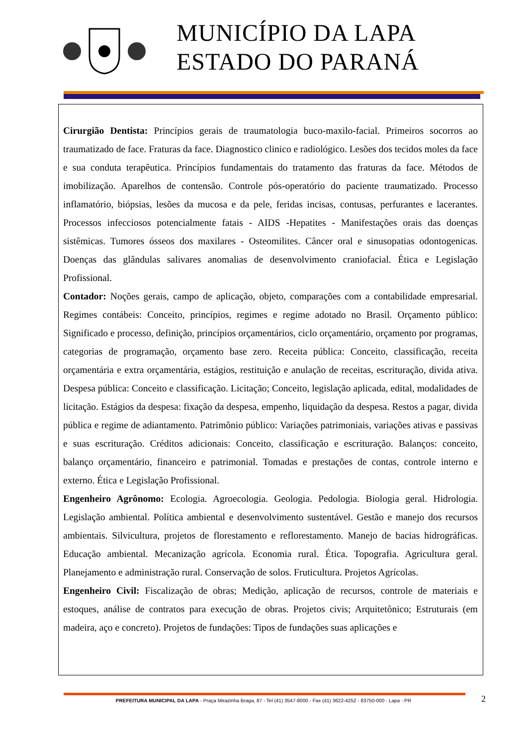MUNICÍPIO DA LAPA
ESTADO DO PARANÁ
Cirurgião Dentista: Princípios gerais de traumatologia buco-maxilo-facial. Primeiros socorros ao traumatizado de face. Fraturas da face. Diagnostico clinico e radiológico. Lesões dos tecidos moles da face e sua conduta terapêutica. Princípios fundamentais do tratamento das fraturas da face. Métodos de imobilização. Aparelhos de contensão. Controle pós-operatório do paciente traumatizado. Processo inflamatório, biópsias, lesões da mucosa e da pele, feridas incisas, contusas, perfurantes e lacerantes. Processos infecciosos potencialmente fatais - AIDS -Hepatites - Manifestações orais das doenças sistêmicas. Tumores ósseos dos maxilares - Osteomilites. Câncer oral e sinusopatias odontogenicas. Doenças das glândulas salivares anomalias de desenvolvimento craniofacial. Ética e Legislação Profissional.
Contador: Noções gerais, campo de aplicação, objeto, comparações com a contabilidade empresarial. Regimes contábeis: Conceito, princípios, regimes e regime adotado no Brasil. Orçamento público: Significado e processo, definição, princípios orçamentários, ciclo orçamentário, orçamento por programas, categorias de programação, orçamento base zero. Receita pública: Conceito, classificação, receita orçamentária e extra orçamentária, estágios, restituição e anulação de receitas, escrituração, divida ativa. Despesa pública: Conceito e classificação. Licitação; Conceito, legislação aplicada, edital, modalidades de licitação. Estágios da despesa: fixação da despesa, empenho, liquidação da despesa. Restos a pagar, divida pública e regime de adiantamento. Patrimônio público: Variações patrimoniais, variações ativas e passivas e suas escrituração. Créditos adicionais: Conceito, classificação e escrituração. Balanços: conceito, balanço orçamentário, financeiro e patrimonial. Tomadas e prestações de contas, controle interno e externo. Ética e Legislação Profissional.
Engenheiro Agrônomo: Ecologia. Agroecologia. Geologia. Pedologia. Biologia geral. Hidrologia. Legislação ambiental. Política ambiental e desenvolvimento sustentável. Gestão e manejo dos recursos ambientais. Silvicultura, projetos de florestamento e reflorestamento. Manejo de bacias hidrográficas. Educação ambiental. Mecanização agrícola. Economia rural. Ética. Topografia. Agricultura geral. Planejamento e administração rural. Conservação de solos. Fruticultura. Projetos Agrícolas.
Engenheiro Civil: Fiscalização de obras; Medição, aplicação de recursos, controle de materiais e estoques, análise de contratos para execução de obras. Projetos civis; Arquitetônico; Estruturais (em madeira, aço e concreto). Projetos de fundações: Tipos de fundações suas aplicações e
2
PREFEITURA MUNICIPAL DA LAPA - Praça Mirazinha Braga, 87 - Tel (41) 3547-8000 - Fax (41) 3622-4252 - 83750-000 - Lapa - PR